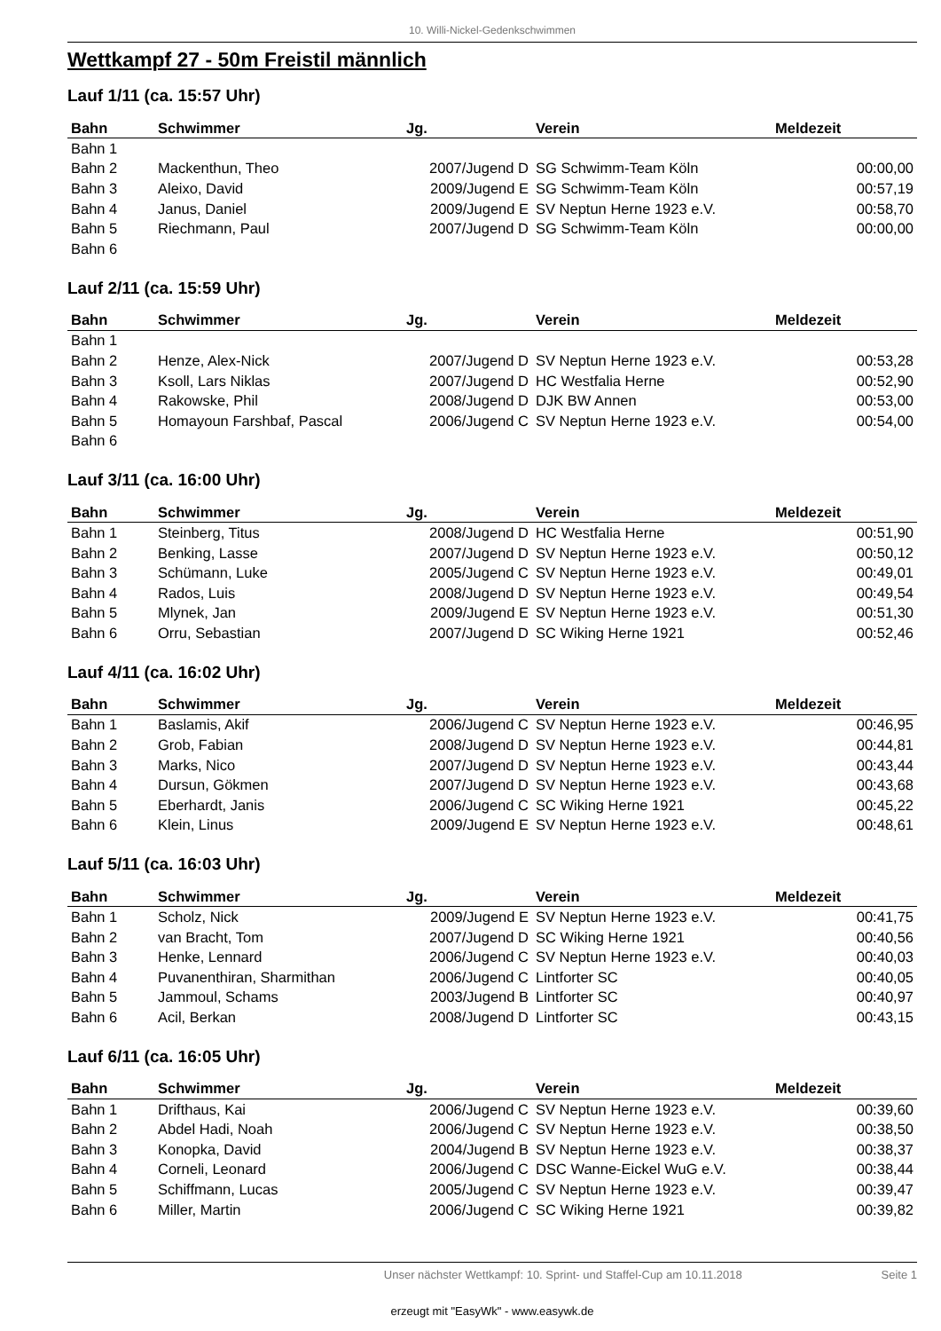10. Willi-Nickel-Gedenkschwimmen
Wettkampf 27 - 50m Freistil männlich
Lauf 1/11 (ca. 15:57 Uhr)
| Bahn | Schwimmer | Jg. | Verein | Meldezeit |
| --- | --- | --- | --- | --- |
| Bahn 1 | | | | |
| Bahn 2 | Mackenthun, Theo | 2007/Jugend D | SG Schwimm-Team Köln | 00:00,00 |
| Bahn 3 | Aleixo, David | 2009/Jugend E | SG Schwimm-Team Köln | 00:57,19 |
| Bahn 4 | Janus, Daniel | 2009/Jugend E | SV Neptun Herne 1923 e.V. | 00:58,70 |
| Bahn 5 | Riechmann, Paul | 2007/Jugend D | SG Schwimm-Team Köln | 00:00,00 |
| Bahn 6 | | | | |
Lauf 2/11 (ca. 15:59 Uhr)
| Bahn | Schwimmer | Jg. | Verein | Meldezeit |
| --- | --- | --- | --- | --- |
| Bahn 1 | | | | |
| Bahn 2 | Henze, Alex-Nick | 2007/Jugend D | SV Neptun Herne 1923 e.V. | 00:53,28 |
| Bahn 3 | Ksoll, Lars Niklas | 2007/Jugend D | HC Westfalia Herne | 00:52,90 |
| Bahn 4 | Rakowske, Phil | 2008/Jugend D | DJK BW Annen | 00:53,00 |
| Bahn 5 | Homayoun Farshbaf, Pascal | 2006/Jugend C | SV Neptun Herne 1923 e.V. | 00:54,00 |
| Bahn 6 | | | | |
Lauf 3/11 (ca. 16:00 Uhr)
| Bahn | Schwimmer | Jg. | Verein | Meldezeit |
| --- | --- | --- | --- | --- |
| Bahn 1 | Steinberg, Titus | 2008/Jugend D | HC Westfalia Herne | 00:51,90 |
| Bahn 2 | Benking, Lasse | 2007/Jugend D | SV Neptun Herne 1923 e.V. | 00:50,12 |
| Bahn 3 | Schümann, Luke | 2005/Jugend C | SV Neptun Herne 1923 e.V. | 00:49,01 |
| Bahn 4 | Rados, Luis | 2008/Jugend D | SV Neptun Herne 1923 e.V. | 00:49,54 |
| Bahn 5 | Mlynek, Jan | 2009/Jugend E | SV Neptun Herne 1923 e.V. | 00:51,30 |
| Bahn 6 | Orru, Sebastian | 2007/Jugend D | SC Wiking Herne 1921 | 00:52,46 |
Lauf 4/11 (ca. 16:02 Uhr)
| Bahn | Schwimmer | Jg. | Verein | Meldezeit |
| --- | --- | --- | --- | --- |
| Bahn 1 | Baslamis, Akif | 2006/Jugend C | SV Neptun Herne 1923 e.V. | 00:46,95 |
| Bahn 2 | Grob, Fabian | 2008/Jugend D | SV Neptun Herne 1923 e.V. | 00:44,81 |
| Bahn 3 | Marks, Nico | 2007/Jugend D | SV Neptun Herne 1923 e.V. | 00:43,44 |
| Bahn 4 | Dursun, Gökmen | 2007/Jugend D | SV Neptun Herne 1923 e.V. | 00:43,68 |
| Bahn 5 | Eberhardt, Janis | 2006/Jugend C | SC Wiking Herne 1921 | 00:45,22 |
| Bahn 6 | Klein, Linus | 2009/Jugend E | SV Neptun Herne 1923 e.V. | 00:48,61 |
Lauf 5/11 (ca. 16:03 Uhr)
| Bahn | Schwimmer | Jg. | Verein | Meldezeit |
| --- | --- | --- | --- | --- |
| Bahn 1 | Scholz, Nick | 2009/Jugend E | SV Neptun Herne 1923 e.V. | 00:41,75 |
| Bahn 2 | van Bracht, Tom | 2007/Jugend D | SC Wiking Herne 1921 | 00:40,56 |
| Bahn 3 | Henke, Lennard | 2006/Jugend C | SV Neptun Herne 1923 e.V. | 00:40,03 |
| Bahn 4 | Puvanenthiran, Sharmithan | 2006/Jugend C | Lintforter SC | 00:40,05 |
| Bahn 5 | Jammoul, Schams | 2003/Jugend B | Lintforter SC | 00:40,97 |
| Bahn 6 | Acil, Berkan | 2008/Jugend D | Lintforter SC | 00:43,15 |
Lauf 6/11 (ca. 16:05 Uhr)
| Bahn | Schwimmer | Jg. | Verein | Meldezeit |
| --- | --- | --- | --- | --- |
| Bahn 1 | Drifthaus, Kai | 2006/Jugend C | SV Neptun Herne 1923 e.V. | 00:39,60 |
| Bahn 2 | Abdel Hadi, Noah | 2006/Jugend C | SV Neptun Herne 1923 e.V. | 00:38,50 |
| Bahn 3 | Konopka, David | 2004/Jugend B | SV Neptun Herne 1923 e.V. | 00:38,37 |
| Bahn 4 | Corneli, Leonard | 2006/Jugend C | DSC Wanne-Eickel WuG e.V. | 00:38,44 |
| Bahn 5 | Schiffmann, Lucas | 2005/Jugend C | SV Neptun Herne 1923 e.V. | 00:39,47 |
| Bahn 6 | Miller, Martin | 2006/Jugend C | SC Wiking Herne 1921 | 00:39,82 |
Unser nächster Wettkampf: 10. Sprint- und Staffel-Cup am 10.11.2018 Seite 1
erzeugt mit "EasyWk" - www.easywk.de